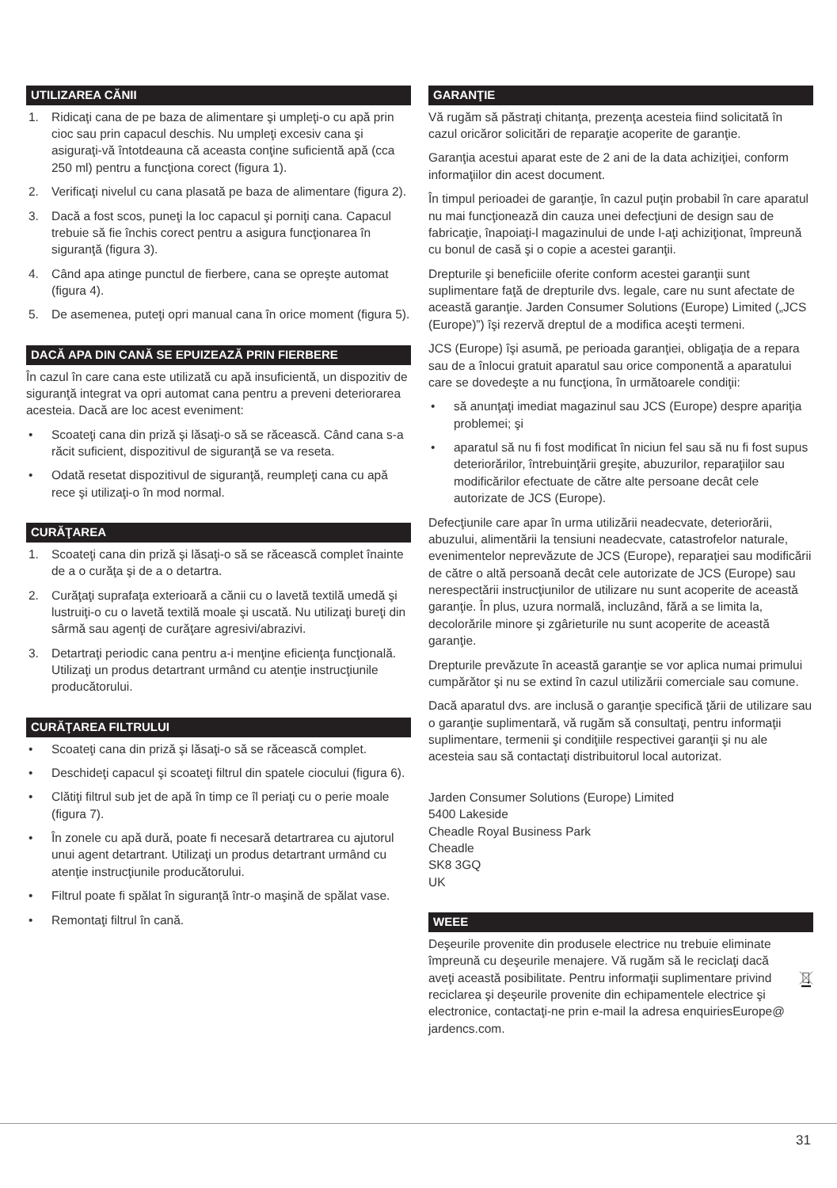UTILIZAREA CĂNII
1. Ridicaţi cana de pe baza de alimentare şi umpleţi-o cu apă prin cioc sau prin capacul deschis. Nu umpleţi excesiv cana şi asiguraţi-vă întotdeauna că aceasta conţine suficientă apă (cca 250 ml) pentru a funcţiona corect (figura 1).
2. Verificaţi nivelul cu cana plasată pe baza de alimentare (figura 2).
3. Dacă a fost scos, puneţi la loc capacul şi porniţi cana. Capacul trebuie să fie închis corect pentru a asigura funcţionarea în siguranţă (figura 3).
4. Când apa atinge punctul de fierbere, cana se opreşte automat (figura 4).
5. De asemenea, puteţi opri manual cana în orice moment (figura 5).
DACĂ APA DIN CANĂ SE EPUIZEAZĂ PRIN FIERBERE
În cazul în care cana este utilizată cu apă insuficientă, un dispozitiv de siguranţă integrat va opri automat cana pentru a preveni deteriorarea acesteia. Dacă are loc acest eveniment:
• Scoateţi cana din priză şi lăsaţi-o să se răcească. Când cana s-a răcit suficient, dispozitivul de siguranţă se va reseta.
• Odată resetat dispozitivul de siguranţă, reumpleţi cana cu apă rece şi utilizaţi-o în mod normal.
CURĂŢAREA
1. Scoateţi cana din priză şi lăsaţi-o să se răcească complet înainte de a o curăţa şi de a o detartra.
2. Curăţaţi suprafaţa exterioară a cănii cu o lavetă textilă umedă şi lustruiţi-o cu o lavetă textilă moale şi uscată. Nu utilizaţi bureţi din sârmă sau agenţi de curăţare agresivi/abrazivi.
3. Detartraţi periodic cana pentru a-i menţine eficienţa funcţională. Utilizaţi un produs detartrant urmând cu atenţie instrucţiunile producătorului.
CURĂŢAREA FILTRULUI
• Scoateţi cana din priză şi lăsaţi-o să se răcească complet.
• Deschideţi capacul şi scoateţi filtrul din spatele ciocului (figura 6).
• Clătiţi filtrul sub jet de apă în timp ce îl periaţi cu o perie moale (figura 7).
• În zonele cu apă dură, poate fi necesară detartrarea cu ajutorul unui agent detartrant. Utilizaţi un produs detartrant urmând cu atenţie instrucţiunile producătorului.
• Filtrul poate fi spălat în siguranţă într-o maşină de spălat vase.
• Remontaţi filtrul în cană.
GARANŢIE
Vă rugăm să păstraţi chitanţa, prezenţa acesteia fiind solicitată în cazul oricăror solicitări de reparaţie acoperite de garanţie.
Garanţia acestui aparat este de 2 ani de la data achiziţiei, conform informaţiilor din acest document.
În timpul perioadei de garanţie, în cazul puţin probabil în care aparatul nu mai funcţionează din cauza unei defecţiuni de design sau de fabricaţie, înapoiaţi-l magazinului de unde l-aţi achiziţionat, împreună cu bonul de casă şi o copie a acestei garanţii.
Drepturile şi beneficiile oferite conform acestei garanţii sunt suplimentare faţă de drepturile dvs. legale, care nu sunt afectate de această garanţie. Jarden Consumer Solutions (Europe) Limited („JCS (Europe)”) îşi rezervă dreptul de a modifica aceşti termeni.
JCS (Europe) îşi asumă, pe perioada garanţiei, obligaţia de a repara sau de a înlocui gratuit aparatul sau orice componentă a aparatului care se dovedeşte a nu funcţiona, în următoarele condiţii:
• să anunţaţi imediat magazinul sau JCS (Europe) despre apariţia problemei; şi
• aparatul să nu fi fost modificat în niciun fel sau să nu fi fost supus deteriorărilor, întrebuinţării greşite, abuzurilor, reparaţiilor sau modificărilor efectuate de către alte persoane decât cele autorizate de JCS (Europe).
Defecţiunile care apar în urma utilizării neadecvate, deteriorării, abuzului, alimentării la tensiuni neadecvate, catastrofelor naturale, evenimentelor neprevăzute de JCS (Europe), reparaţiei sau modificării de către o altă persoană decât cele autorizate de JCS (Europe) sau nerespectării instrucţiunilor de utilizare nu sunt acoperite de această garanţie. În plus, uzura normală, incluzând, fără a se limita la, decolorările minore şi zgârieturile nu sunt acoperite de această garanţie.
Drepturile prevăzute în această garanţie se vor aplica numai primului cumpărător şi nu se extind în cazul utilizării comerciale sau comune.
Dacă aparatul dvs. are inclusă o garanţie specifică ţării de utilizare sau o garanţie suplimentară, vă rugăm să consultaţi, pentru informaţii suplimentare, termenii şi condiţiile respectivei garanţii şi nu ale acesteia sau să contactaţi distribuitorul local autorizat.
Jarden Consumer Solutions (Europe) Limited
5400 Lakeside
Cheadle Royal Business Park
Cheadle
SK8 3GQ
UK
WEEE
Deşeurile provenite din produsele electrice nu trebuie eliminate împreună cu deşeurile menajere. Vă rugăm să le reciclaţi dacă aveţi această posibilitate. Pentru informaţii suplimentare privind reciclarea şi deşeurile provenite din echipamentele electrice şi electronice, contactaţi-ne prin e-mail la adresa enquiriesEurope@ jardencs.com.
31